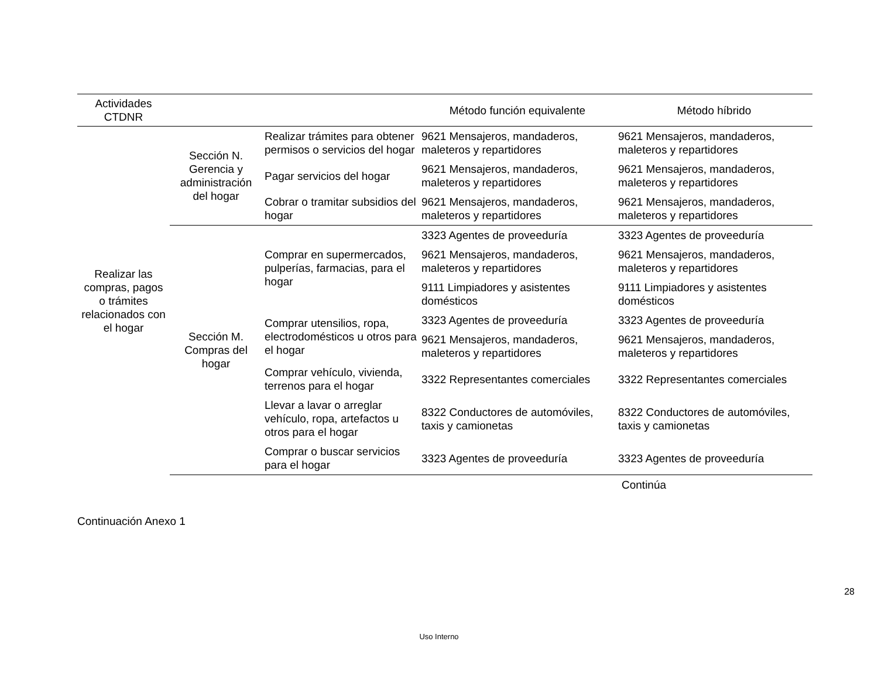| Actividades CTDNR | | | Método función equivalente | Método híbrido |
| --- | --- | --- | --- | --- |
| Realizar las compras, pagos o trámites relacionados con el hogar | Sección N. Gerencia y administración del hogar | Realizar trámites para obtener permisos o servicios del hogar | 9621 Mensajeros, mandaderos, maleteros y repartidores | 9621 Mensajeros, mandaderos, maleteros y repartidores |
| | | Pagar servicios del hogar | 9621 Mensajeros, mandaderos, maleteros y repartidores | 9621 Mensajeros, mandaderos, maleteros y repartidores |
| | | Cobrar o tramitar subsidios del hogar | 9621 Mensajeros, mandaderos, maleteros y repartidores | 9621 Mensajeros, mandaderos, maleteros y repartidores |
| | Sección M. Compras del hogar | Comprar en supermercados, pulperías, farmacias, para el hogar | 3323 Agentes de proveeduría | 3323 Agentes de proveeduría |
| | | | 9621 Mensajeros, mandaderos, maleteros y repartidores | 9621 Mensajeros, mandaderos, maleteros y repartidores |
| | | | 9111 Limpiadores y asistentes domésticos | 9111 Limpiadores y asistentes domésticos |
| | | Comprar utensilios, ropa, electrodomésticos u otros para el hogar | 3323 Agentes de proveeduría | 3323 Agentes de proveeduría |
| | | | 9621 Mensajeros, mandaderos, maleteros y repartidores | 9621 Mensajeros, mandaderos, maleteros y repartidores |
| | | Comprar vehículo, vivienda, terrenos para el hogar | 3322 Representantes comerciales | 3322 Representantes comerciales |
| | | Llevar a lavar o arreglar vehículo, ropa, artefactos u otros para el hogar | 8322 Conductores de automóviles, taxis y camionetas | 8322 Conductores de automóviles, taxis y camionetas |
| | | Comprar o buscar servicios para el hogar | 3323 Agentes de proveeduría | 3323 Agentes de proveeduría |
Continúa
Continuación Anexo 1
28
Uso Interno